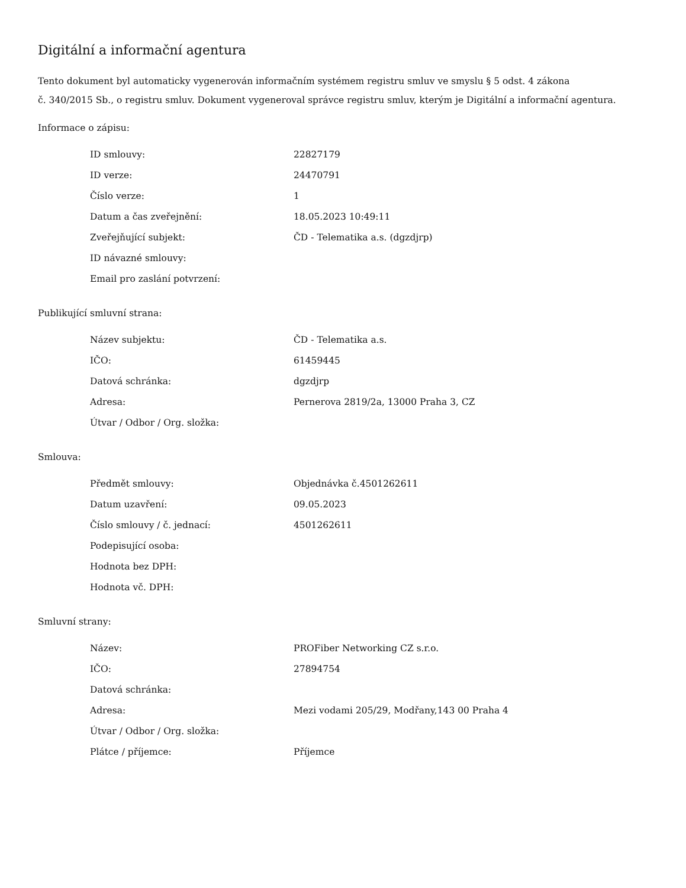Digitální a informační agentura
Tento dokument byl automaticky vygenerován informačním systémem registru smluv ve smyslu § 5 odst. 4 zákona
č. 340/2015 Sb., o registru smluv. Dokument vygeneroval správce registru smluv, kterým je Digitální a informační agentura.
Informace o zápisu:
| ID smlouvy: | 22827179 |
| ID verze: | 24470791 |
| Číslo verze: | 1 |
| Datum a čas zveřejnění: | 18.05.2023 10:49:11 |
| Zveřejňující subjekt: | ČD - Telematika a.s. (dgzdjrp) |
| ID návazné smlouvy: | |
| Email pro zaslání potvrzení: | |
Publikující smluvní strana:
| Název subjektu: | ČD - Telematika a.s. |
| IČO: | 61459445 |
| Datová schránka: | dgzdjrp |
| Adresa: | Pernerova 2819/2a, 13000 Praha 3, CZ |
| Útvar / Odbor / Org. složka: | |
Smlouva:
| Předmět smlouvy: | Objednávka č.4501262611 |
| Datum uzavření: | 09.05.2023 |
| Číslo smlouvy / č. jednací: | 4501262611 |
| Podepisující osoba: | |
| Hodnota bez DPH: | |
| Hodnota vč. DPH: | |
Smluvní strany:
| Název: | PROFiber Networking CZ s.r.o. |
| IČO: | 27894754 |
| Datová schránka: | |
| Adresa: | Mezi vodami 205/29, Modřany,143 00 Praha 4 |
| Útvar / Odbor / Org. složka: | |
| Plátce / příjemce: | Příjemce |